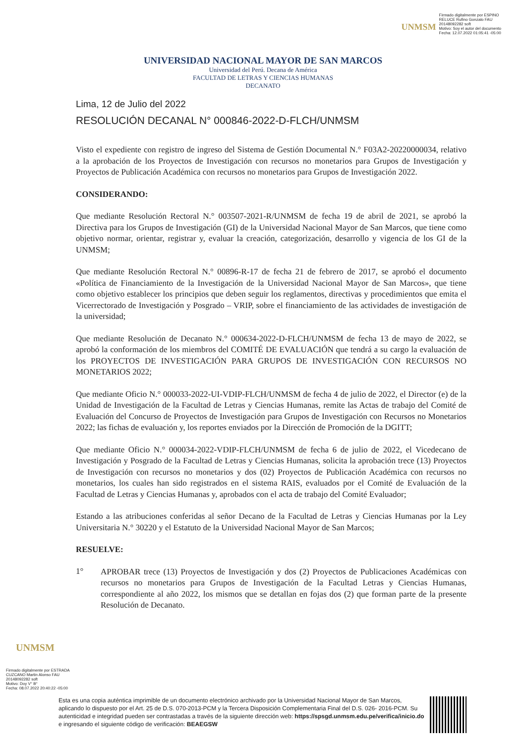UNMSM
Firmado digitalmente por ESPINO
RELUCE Rufino Gonzalo FAU
20148092282 soft
Motivo: Soy el autor del documento
Fecha: 12.07.2022 01:05:41 -05:00
UNIVERSIDAD NACIONAL MAYOR DE SAN MARCOS
Universidad del Perú. Decana de América
FACULTAD DE LETRAS Y CIENCIAS HUMANAS
DECANATO
Lima, 12 de Julio del 2022
RESOLUCIÓN DECANAL N° 000846-2022-D-FLCH/UNMSM
Visto el expediente con registro de ingreso del Sistema de Gestión Documental N.° F03A2-20220000034, relativo a la aprobación de los Proyectos de Investigación con recursos no monetarios para Grupos de Investigación y Proyectos de Publicación Académica con recursos no monetarios para Grupos de Investigación 2022.
CONSIDERANDO:
Que mediante Resolución Rectoral N.° 003507-2021-R/UNMSM de fecha 19 de abril de 2021, se aprobó la Directiva para los Grupos de Investigación (GI) de la Universidad Nacional Mayor de San Marcos, que tiene como objetivo normar, orientar, registrar y, evaluar la creación, categorización, desarrollo y vigencia de los GI de la UNMSM;
Que mediante Resolución Rectoral N.° 00896-R-17 de fecha 21 de febrero de 2017, se aprobó el documento «Política de Financiamiento de la Investigación de la Universidad Nacional Mayor de San Marcos», que tiene como objetivo establecer los principios que deben seguir los reglamentos, directivas y procedimientos que emita el Vicerrectorado de Investigación y Posgrado – VRIP, sobre el financiamiento de las actividades de investigación de la universidad;
Que mediante Resolución de Decanato N.° 000634-2022-D-FLCH/UNMSM de fecha 13 de mayo de 2022, se aprobó la conformación de los miembros del COMITÉ DE EVALUACIÓN que tendrá a su cargo la evaluación de los PROYECTOS DE INVESTIGACIÓN PARA GRUPOS DE INVESTIGACIÓN CON RECURSOS NO MONETARIOS 2022;
Que mediante Oficio N.° 000033-2022-UI-VDIP-FLCH/UNMSM de fecha 4 de julio de 2022, el Director (e) de la Unidad de Investigación de la Facultad de Letras y Ciencias Humanas, remite las Actas de trabajo del Comité de Evaluación del Concurso de Proyectos de Investigación para Grupos de Investigación con Recursos no Monetarios 2022; las fichas de evaluación y, los reportes enviados por la Dirección de Promoción de la DGITT;
Que mediante Oficio N.° 000034-2022-VDIP-FLCH/UNMSM de fecha 6 de julio de 2022, el Vicedecano de Investigación y Posgrado de la Facultad de Letras y Ciencias Humanas, solicita la aprobación trece (13) Proyectos de Investigación con recursos no monetarios y dos (02) Proyectos de Publicación Académica con recursos no monetarios, los cuales han sido registrados en el sistema RAIS, evaluados por el Comité de Evaluación de la Facultad de Letras y Ciencias Humanas y, aprobados con el acta de trabajo del Comité Evaluador;
Estando a las atribuciones conferidas al señor Decano de la Facultad de Letras y Ciencias Humanas por la Ley Universitaria N.° 30220 y el Estatuto de la Universidad Nacional Mayor de San Marcos;
RESUELVE:
1°
APROBAR trece (13) Proyectos de Investigación y dos (2) Proyectos de Publicaciones Académicas con recursos no monetarios para Grupos de Investigación de la Facultad Letras y Ciencias Humanas, correspondiente al año 2022, los mismos que se detallan en fojas dos (2) que forman parte de la presente Resolución de Decanato.
UNMSM
Firmado digitalmente por ESTRADA
CUZCANO Martin Alonso FAU
20148092282 soft
Motivo: Doy V° B°
Fecha: 08.07.2022 20:40:22 -05:00
Esta es una copia auténtica imprimible de un documento electrónico archivado por la Universidad Nacional Mayor de San Marcos, aplicando lo dispuesto por el Art. 25 de D.S. 070-2013-PCM y la Tercera Disposición Complementaria Final del D.S. 026- 2016-PCM. Su autenticidad e integridad pueden ser contrastadas a través de la siguiente dirección web: https://spsgd.unmsm.edu.pe/verifica/inicio.do e ingresando el siguiente código de verificación: BEAEGSW